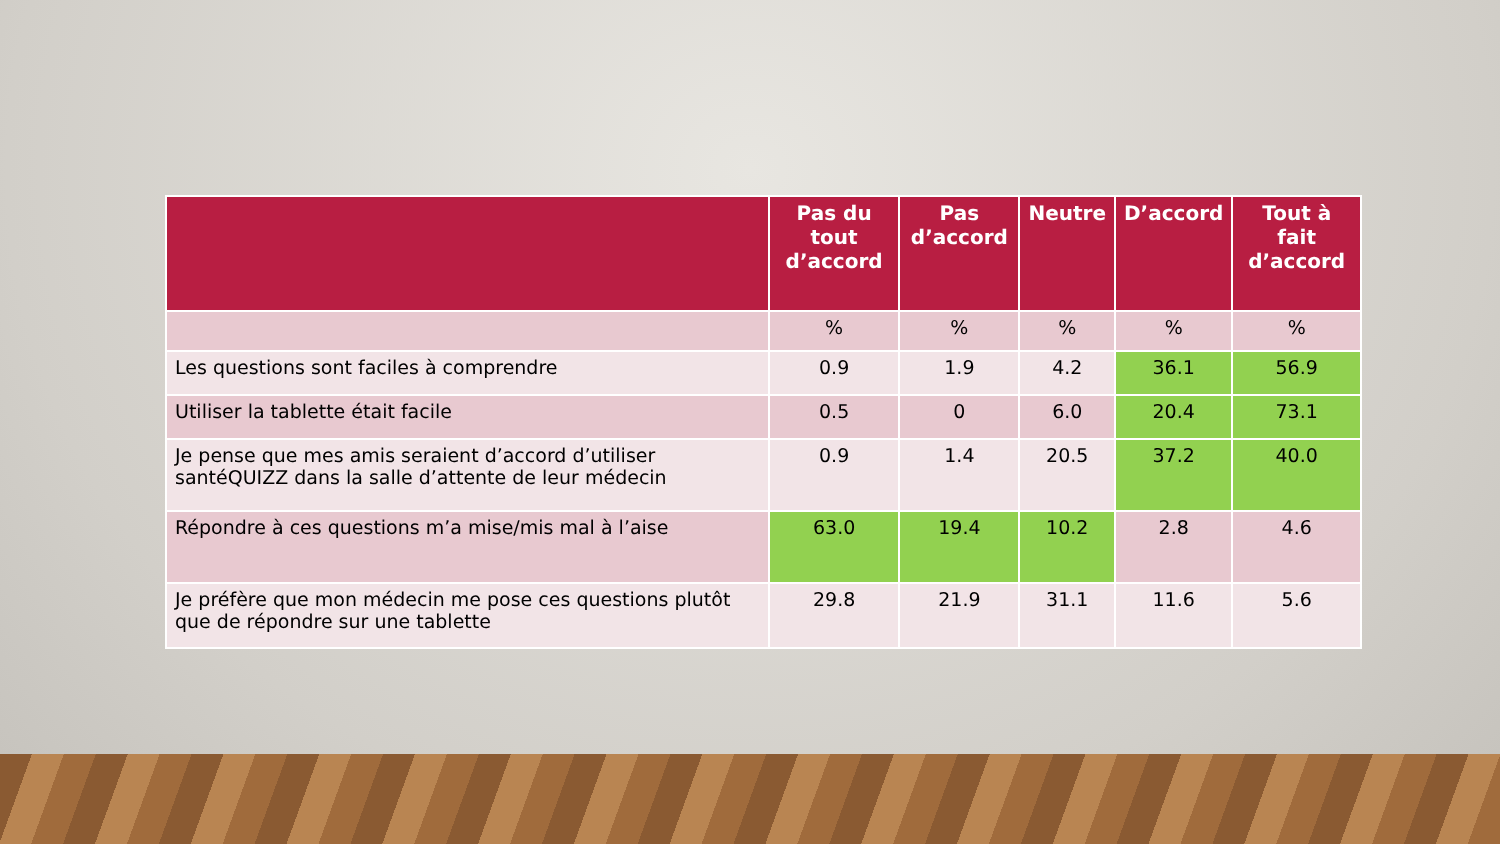| | Pas du tout d’accord | Pas d’accord | Neutre | D’accord | Tout à fait d’accord |
| --- | --- | --- | --- | --- | --- |
| | % | % | % | % | % |
| Les questions sont faciles à comprendre | 0.9 | 1.9 | 4.2 | 36.1 | 56.9 |
| Utiliser la tablette était facile | 0.5 | 0 | 6.0 | 20.4 | 73.1 |
| Je pense que mes amis seraient d’accord d’utiliser santéQUIZZ dans la salle d’attente de leur médecin | 0.9 | 1.4 | 20.5 | 37.2 | 40.0 |
| Répondre à ces questions m’a mise/mis mal à l’aise | 63.0 | 19.4 | 10.2 | 2.8 | 4.6 |
| Je préfère que mon médecin me pose ces questions plutôt que de répondre sur une tablette | 29.8 | 21.9 | 31.1 | 11.6 | 5.6 |